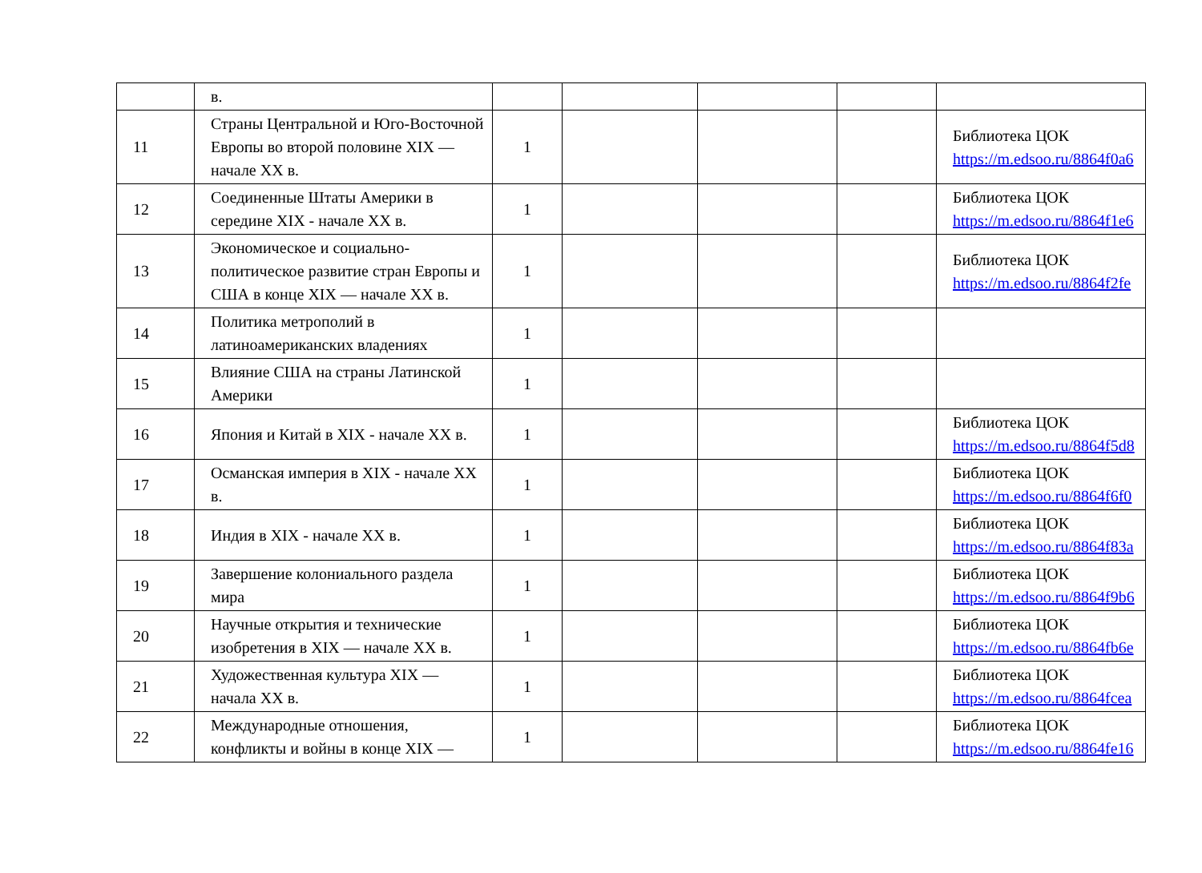| | в. | | | | | |
| 11 | Страны Центральной и Юго-Восточной Европы во второй половине XIX — начале XX в. | 1 | | | | Библиотека ЦОК https://m.edsoo.ru/8864f0a6 |
| 12 | Соединенные Штаты Америки в середине XIX - начале XX в. | 1 | | | | Библиотека ЦОК https://m.edsoo.ru/8864f1e6 |
| 13 | Экономическое и социально-политическое развитие стран Европы и США в конце XIX — начале XX в. | 1 | | | | Библиотека ЦОК https://m.edsoo.ru/8864f2fe |
| 14 | Политика метрополий в латиноамериканских владениях | 1 | | | | |
| 15 | Влияние США на страны Латинской Америки | 1 | | | | |
| 16 | Япония и Китай в XIX - начале XX в. | 1 | | | | Библиотека ЦОК https://m.edsoo.ru/8864f5d8 |
| 17 | Османская империя в XIX - начале XX в. | 1 | | | | Библиотека ЦОК https://m.edsoo.ru/8864f6f0 |
| 18 | Индия в XIX - начале XX в. | 1 | | | | Библиотека ЦОК https://m.edsoo.ru/8864f83a |
| 19 | Завершение колониального раздела мира | 1 | | | | Библиотека ЦОК https://m.edsoo.ru/8864f9b6 |
| 20 | Научные открытия и технические изобретения в XIX — начале XX в. | 1 | | | | Библиотека ЦОК https://m.edsoo.ru/8864fb6e |
| 21 | Художественная культура XIX — начала XX в. | 1 | | | | Библиотека ЦОК https://m.edsoo.ru/8864fcea |
| 22 | Международные отношения, конфликты и войны в конце XIX — | 1 | | | | Библиотека ЦОК https://m.edsoo.ru/8864fe16 |